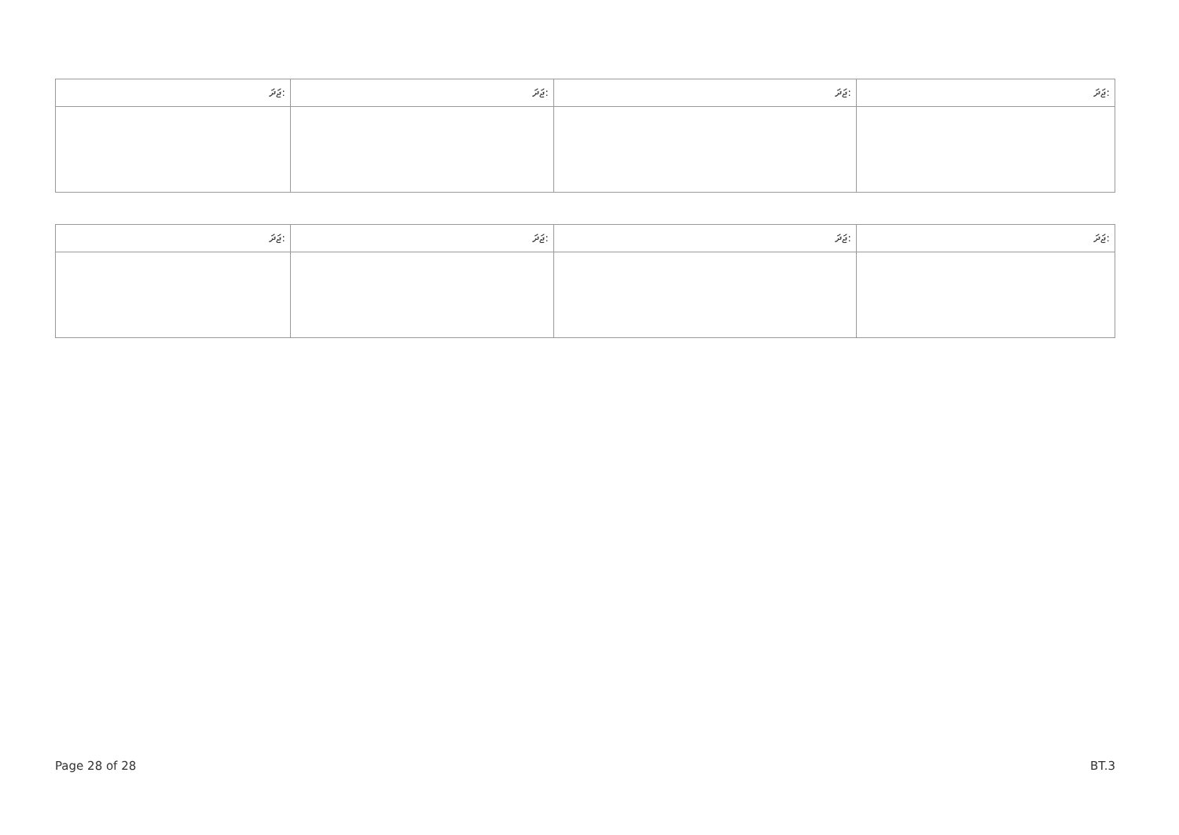| ޖަދަ: | ޖަދަ: | ޖަދަ: | ޖަދަ: |
| --- | --- | --- | --- |
| ޖަދަ: | ޖަދަ: | ޖަދަ: | ޖަދަ: |
| --- | --- | --- | --- |
Page 28 of 28 BT.3